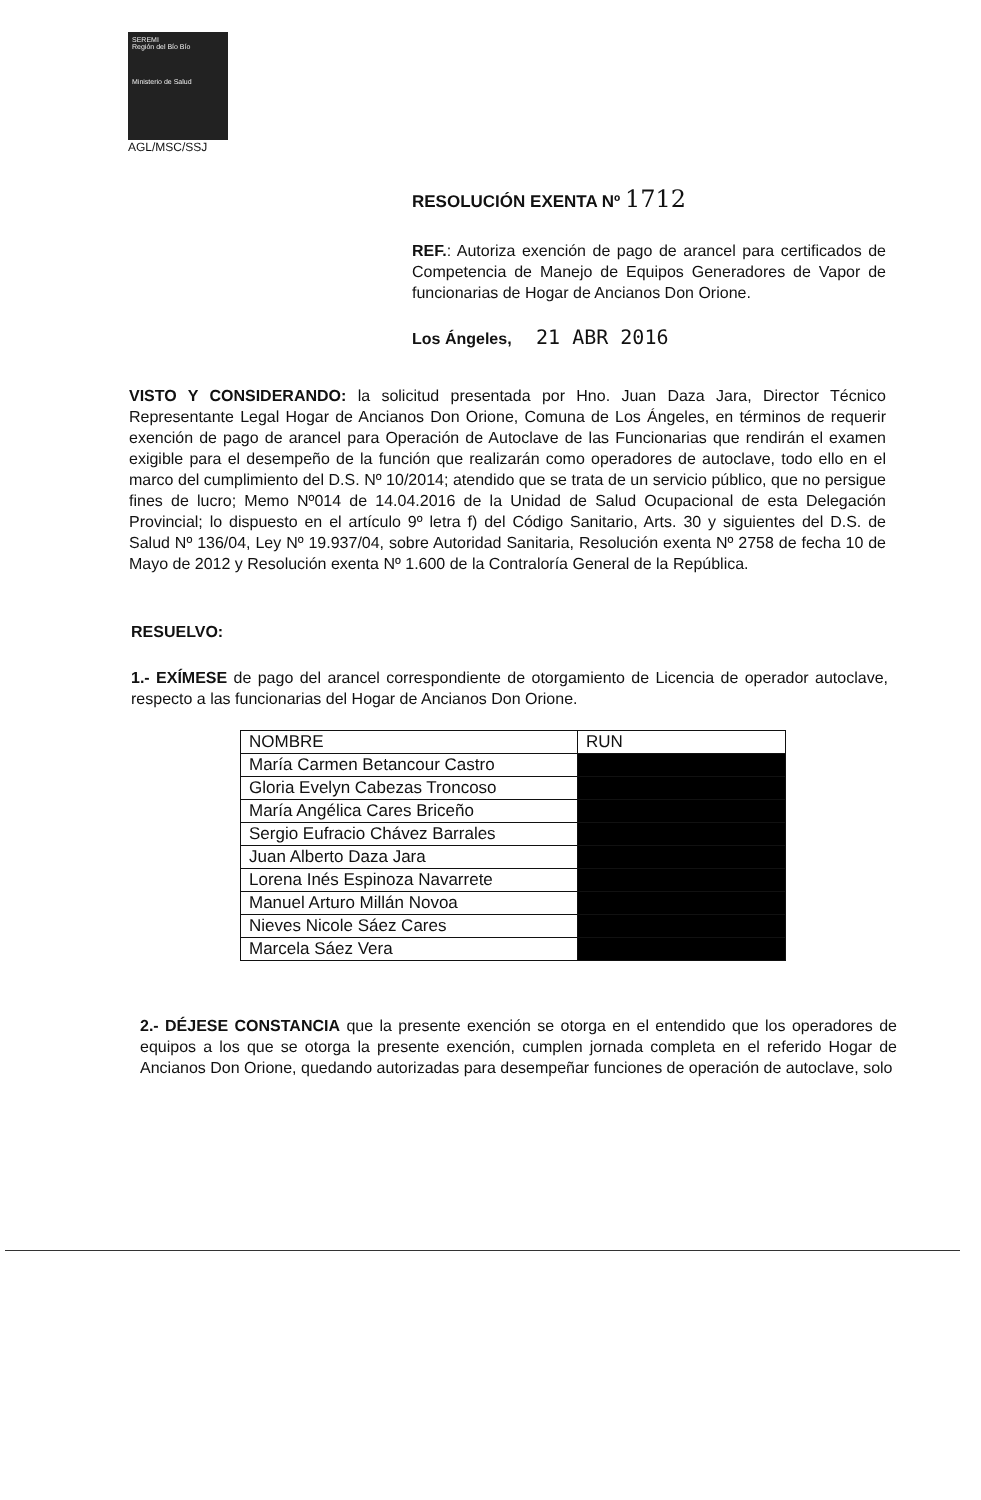SEREMI
Región del Bío Bío
Ministerio de Salud
AGL/MSC/SSJ
RESOLUCIÓN EXENTA Nº 1712
REF.: Autoriza exención de pago de arancel para certificados de Competencia de Manejo de Equipos Generadores de Vapor de funcionarias de Hogar de Ancianos Don Orione.
Los Ángeles, 21 ABR 2016
VISTO Y CONSIDERANDO: la solicitud presentada por Hno. Juan Daza Jara, Director Técnico Representante Legal Hogar de Ancianos Don Orione, Comuna de Los Ángeles, en términos de requerir exención de pago de arancel para Operación de Autoclave de las Funcionarias que rendirán el examen exigible para el desempeño de la función que realizarán como operadores de autoclave, todo ello en el marco del cumplimiento del D.S. Nº 10/2014; atendido que se trata de un servicio público, que no persigue fines de lucro; Memo Nº014 de 14.04.2016 de la Unidad de Salud Ocupacional de esta Delegación Provincial; lo dispuesto en el artículo 9º letra f) del Código Sanitario, Arts. 30 y siguientes del D.S. de Salud Nº 136/04, Ley Nº 19.937/04, sobre Autoridad Sanitaria, Resolución exenta Nº 2758 de fecha 10 de Mayo de 2012 y Resolución exenta Nº 1.600 de la Contraloría General de la República.
RESUELVO:
1.- EXÍMESE de pago del arancel correspondiente de otorgamiento de Licencia de operador autoclave, respecto a las funcionarias del Hogar de Ancianos Don Orione.
| NOMBRE | RUN |
| --- | --- |
| María Carmen Betancour Castro | |
| Gloria Evelyn Cabezas Troncoso | |
| María Angélica Cares Briceño | |
| Sergio Eufracio Chávez Barrales | |
| Juan Alberto Daza Jara | |
| Lorena Inés Espinoza Navarrete | |
| Manuel Arturo Millán Novoa | |
| Nieves Nicole Sáez Cares | |
| Marcela Sáez Vera | |
2.- DÉJESE CONSTANCIA que la presente exención se otorga en el entendido que los operadores de equipos a los que se otorga la presente exención, cumplen jornada completa en el referido Hogar de Ancianos Don Orione, quedando autorizadas para desempeñar funciones de operación de autoclave, solo